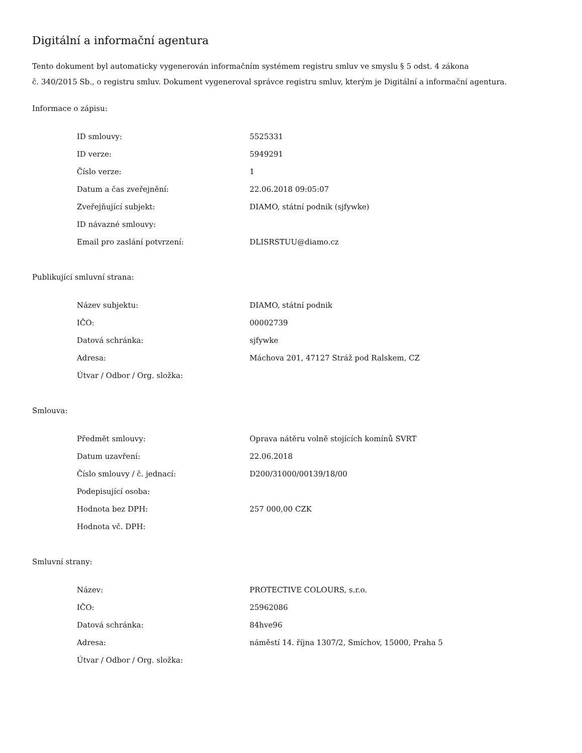Digitální a informační agentura
Tento dokument byl automaticky vygenerován informačním systémem registru smluv ve smyslu § 5 odst. 4 zákona
č. 340/2015 Sb., o registru smluv. Dokument vygeneroval správce registru smluv, kterým je Digitální a informační agentura.
Informace o zápisu:
| ID smlouvy: | 5525331 |
| ID verze: | 5949291 |
| Číslo verze: | 1 |
| Datum a čas zveřejnění: | 22.06.2018 09:05:07 |
| Zveřejňující subjekt: | DIAMO, státní podnik (sjfywke) |
| ID návazné smlouvy: | |
| Email pro zaslání potvrzení: | DLISRSTUU@diamo.cz |
Publikující smluvní strana:
| Název subjektu: | DIAMO, státní podnik |
| IČO: | 00002739 |
| Datová schránka: | sjfywke |
| Adresa: | Máchova 201, 47127 Stráž pod Ralskem, CZ |
| Útvar / Odbor / Org. složka: | |
Smlouva:
| Předmět smlouvy: | Oprava nátěru volně stojících komínů SVRT |
| Datum uzavření: | 22.06.2018 |
| Číslo smlouvy / č. jednací: | D200/31000/00139/18/00 |
| Podepisující osoba: | |
| Hodnota bez DPH: | 257 000,00 CZK |
| Hodnota vč. DPH: | |
Smluvní strany:
| Název: | PROTECTIVE COLOURS, s.r.o. |
| IČO: | 25962086 |
| Datová schránka: | 84hve96 |
| Adresa: | náměstí 14. října 1307/2, Smíchov, 15000, Praha 5 |
| Útvar / Odbor / Org. složka: | |